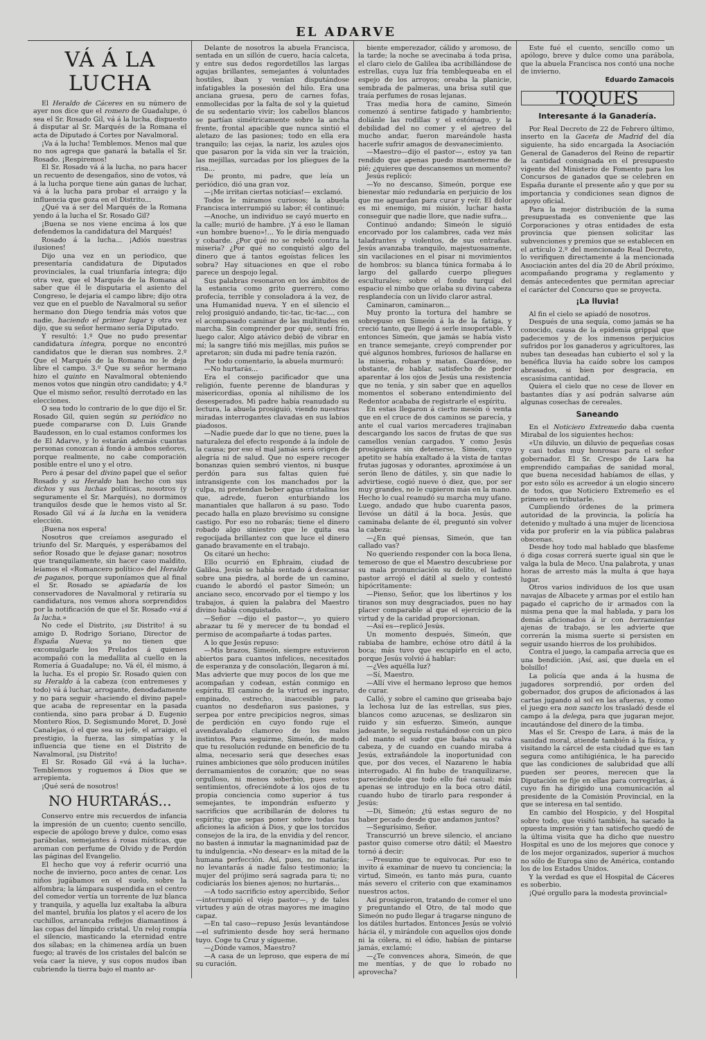EL ADARVE
VÁ Á LA LUCHA
El Heraldo de Cáceres en su número de ayer nos dice que el romero de Guadalupe, ó sea el Sr. Rosado Gil, vá á la lucha, dispuesto á disputar al Sr. Marqués de la Romana el acta de Diputado á Cortes por Navalmoral.
¡Va á la lucha! Temblemos. Menos mal que no nos agrega que ganará la batalla el Sr. Rosado. ¡Respiremos!
El Sr. Rosado vá á la lucha, no para hacer un recuento de desengaños, sino de votos, vá á la lucha porque tiene aún ganas de luchar, vá á la lucha para probar el arraigo y la influencia que goza en el Distrito...
¿Qué va á ser del Marqués de la Romana yendo á la lucha el Sr. Rosado Gil?
¡Buena se nos viene encima á los que defendemos la candidatura del Marqués!
Rosado á la lucha... ¡Adiós nuestras ilusiones!
Dijo una vez en un periodico, que presentaría candidatura de Diputados provinciales, la cual triunfaría íntegra; dijo otra vez, que el Marqués de la Romana al saber que él le disputaria el asiento del Congreso, le dejaria el campo libre; dijo otra vez que en el pueblo de Navalmoral su señor hermano don Diego tendría más votos que nadie, haciendo el primer lugar y otra vez dijo, que su señor hermano sería Diputado.
Y resultó: 1.º Que no pudo presentar candidatura íntegra, porque no encontró candidatos que le dieran sus nombres. 2.º Que el Marqués de la Romana no le deja libre el campo. 3.º Que su señor hermano hizo el quinto en Navalmoral obteniendo menos votos que ningún otro candidato; y 4.º Que el mismo señor, resultó derrotado en las elecciones.
O sea todo lo contrario de lo que dijo el Sr. Rosado Gil, quien según su periódico no puede compararse con D. Luis Grande Baudesson, en lo cual estamos conformes los de El Adarve, y lo estarán además cuantas personas conozcan á fondo á ambos señores, porque realmente, no cabe comporación posible entre el uno y el otro.
Pero á pesar del divino papel que el señor Rosado y su Heraldo han hecho con sus dichos y sus luchas políticas, nosotros (y seguramente el Sr. Marqués), no dormimos tranquilos desde que le hemos visto al Sr. Rosado Gil vá á la lucha en la venidera elección.
¡Buena nos espera!
Nosotros que creíamos asegurado el triunfo del Sr. Marqués, y esperábamos del señor Rosado que le dejase ganar; nosotros que tranquilamente, sin hacer caso maldito, leíamos el «Romancero político» del Heraldo de paganos, porque suponíamos que al final el Sr. Rosado se apiadaría de los conservadores de Navalmoral y retiraría su candidatura, nos vemos ahora sorprendidos por la notificación de que el Sr. Rosado «vá á la lucha.»
No cede el Distrito, ¡su Distrito! á su amigo D. Rodrigo Soriano, Director de España Nueva; ya no tienen que excomulgarle los Prelados á quienes acompañó con la medallita al cuello en la Romería á Guadalupe; no. Vá él, él mismo, á la lucha. Es el propio Sr. Rosado quien con su Heraldo á la cabeza (con entremeses y todo) vá á luchar, arrogante, denodadamente y no para seguir «haciendo el divino papel» que acaba de representar en la pasada contienda, sino para probar á D. Eugenio Montero Ríos, D. Segismundo Moret, D. José Canalejas, ó el que sea su jefe, el arraigo, el prestigio, la fuerza, las simpatías y la influencia que tiene en el Distrito de Navalmoral, ¡su Distrito!
El Sr. Rosado Gil «vá á la lucha». Temblemos y roguemos á Dios que se arrepienta.
¡Qué será de nosotros!
NO HURTARÁS...
Conservo entre mis recuerdos de infancia la impresión de un cuento; cuento sencillo, especie de apólogo breve y dulce, como esas parábolas, semejantes á rosas místicas, que aroman con perfume de Olvido y de Perdón las páginas del Evangelio.
El hecho que voy á referir ocurrió una noche de invierno, poco antes de cenar. Los niños jugábamos en el suelo, sobre la alfombra; la lámpara suspendida en el centro del comedor vertía un torrente de luz blanca y tranquila, y aquella luz exaltaba la albura del mantel, bruñía los platos y el acero de los cuchillos, arrancaba reflejos diamantinos á las copas del límpido cristal. Un reloj rompía el silencio, masticando la eternidad entre dos sílabas; en la chimenea ardía un buen fuego; al través de los cristales del balcón se veía caer la nieve, y sus copos mudos iban cubriendo la tierra bajo el manto ar-
Delante de nosotros la abuela Francisca, sentada en un sillón de cuero, hacía calceta, y entre sus dedos regordetillos las largas agujas brillantes, semejantes á voluntades hostiles, iban y venían disputándose infatigables la posesión del hilo. Era una anciana gruesa, pero de carnes fofas, enmollecidas por la falta de sol y la quietud de su sedentario vivir; los cabellos blancos se partían simétricamente sobre la ancha frente, frontal apacible que nunca sintió el aletazo de las pasiones; todo en ella era tranquilo; las cejas, la nariz, los azules ojos que pasaron por la vida sin ver la traición, las mejillas, surcadas por los pliegues de la risa...
De pronto, mi padre, que leía un periódico, dió una gran voz.
—¡Me irritan ciertas noticias!— exclamó.
Todos le miramos curiosos; la abuela Francisca interrumpió su labor; él continuó:
—Anoche, un individuo se cayó muerto en la calle; murió de hambre. ¡Y á eso le llaman «un hombre bueno»!... Yo le diría menguado y cobarde. ¿Por qué no se rebeló contra la miseria? ¿Por qué no conquistó algo del dinero que á tantos egoístas felices les sobra? Hay situaciones en que el robo parece un despojo legal.
Sus palabras resonaron en los ámbitos de la estancia como grito guerrero, como profecía, terrible y consoladora á la vez, de una Humanidad nueva. Y en el silencio el reloj prosiguió andando, tic-tac, tic-tac..., con el acompasado caminar de las multitudes en marcha. Sin comprender por qué, sentí frío, luego calor. Algo atávico debió de vibrar en mí; la sangre tiñó mis mejillas, mis puños se apretaron; sin duda mi padre tenía razón.
Por todo comentario, la abuela murmuró:
—No hurtarás...
Era el consejo pacificador que una religión, fuente perenne de blanduras y misericordias, oponía al nihilismo de los desesperados. Mi padre había reanudado su lectura, la abuela prosiguió, viendo nuestras miradas interrogantes clavadas en sus labios piadosos.
—Nadie puede dar lo que no tiene, pues la naturaleza del efecto responde á la índole de la causa; por eso el mal jamás será origen de alegría ni de salud. Que no espere recoger bonanzas quien sembró vientos, ni busque perdón para sus faltas quien fué intransigente con los manchados por la culpa, ni pretendan beber agua cristalina los que, adrede, fueron enturbiando los manantiales que hallaron á su paso. Todo pecado halla en plazo brevísimo su consigne castigo. Por eso no robarás; tiene el dinero robado algo siniestro que le quita esa regocijada brillantez con que luce el dinero ganado bravamente en el trabajo.
Os citaré un hecho:
Ello ocurrió en Ephraim, ciudad de Galilea. Jesús se había sentado á descansar sobre una piedra, al borde de un camino, cuando le abordó el pastor Simeón; un anciano seco, encorvado por el tiempo y los trabajos, á quien la palabra del Maestro divino había conquistado.
—Señor —dijo el pastor—, yo quiero abrazar tu fé y merecer de tu bondad el permiso de acompañarte á todas partes.
A lo que Jesús repuso:
—Mis brazos, Simeón, siempre estuvieron abiertos para cuantos infelices, necesitados de esperanza y de consolación, llegaron á mí. Mas advierte que muy pocos de los que me acompañan y codean, están conmigo en espíritu. El camino de la virtud es ingrato, empinado, estrecho, inaccesible para cuantos no desdeñaron sus pasiones, y serpea por entre precipicios negros, simas de perdición en cuyo fondo ruje el avendavalado clamoreo de los malos instintos. Para seguirme, Simeón, de modo que tu resolución redunde en beneficio de tu alma, necesario será que deseches esas ruines ambiciones que sólo producen inútiles derramamientos de corazón; que no seas orgulloso, ni menos soberbio, pues estos sentimientos, ofreciéndote á los ojos de tu propia conciencia como superior á tus semejantes, te impondrán esfuerzo y sacrificios que acribillarán de dolores tu espíritu; que sepas poner sobre todas tus aficiones la afición á Dios, y que los torcidos consejos de la ira, de la envidia y del rencor, no basten á inmutar la magnanimidad paz de tu indulgencia. «No desear» es la mitad de la humana perfección. Así, pues, no matarás; no levantarás á nadie falso testimonio; la mujer del prójimo será sagrada para ti; no codiciarás los bienes ajenos; no hurtarás...
—A todo sacrificio estoy apercibido, Señor—interrumpió el viejo pastor—, y de tales virtudes y aún de otras mayores me imagino capaz.
—En tal caso—repuso Jesús levantándose—el sufrimiento desde hoy será hermano tuyo. Coge tu Cruz y sígueme.
—¿Dónde vamos, Maestro?
—A casa de un leproso, que espera de mí su curación.
biente emperezador, cálido y aromoso, de la tarde; la noche se avecinaba á toda prisa, el claro cielo de Galilea iba acribillándose de estrellas, cuya luz fría temblequeaba en el espejo de los arroyos; oreaba la planicie, sembrada de palmeras, una brisa sutil que traía perfumes de rosas lejanas.
Tras media hora de camino, Simeón comenzó á sentirse fatigado y hambriento; doliánle las rodillas y el estómago, y la debilidad del no comer y el ajetreo del mucho andar, fueron mareándole hasta hacerle sufrir amagos de desvanecimiento.
—Maestro—dijo el pastor—, estoy ya tan rendido que apenas puedo mantenerme de pié; ¿quieres que descansemos un momento?
Jesús replicó:
—Yo no descanso, Simeón, porque ese bienestar mío redundaría en perjuicio de los que me aguardan para curar y reír. El dolor es mi enemigo, mi misión, luchar hasta conseguir que nadie llore, que nadie sufra...
Continuó andando; Simeón le siguió encorvado por los calambres, cada vez más taladrantes y violentos, de sus entrañas. Jesús avanzaba tranquilo, majestuosamente, sin vacilaciones en el pisar ni movimientos de hombros: su blanca túnica formaba á lo largo del gallardo cuerpo pliegues esculturales; sobre el fondo turquí del espacio el nimbo que orlaba su divina cabeza resplandecía con un lívido claror astral.
Caminaron, caminaron...
Muy pronto la tortura del hambre se sobrepuso en Simeón á la de la fatiga, y creció tanto, que llegó á serle insoportable. Y entonces Simeón, que jamás se había visto en trance semejante, creyó comprender por qué algunos hombres, furiosos de hallarse en la miseria, roban y matan. Guardóse, no obstante, de hablar, satisfecho de poder aparentar á los ojos de Jesús una resistencia que no tenía, y sin saber que en aquellos momentos el soberano entendimiento del Redentor acababa de registrarle el espíritu.
En estas llegaron á cierto mesón ó venta que en el cruce de dos caminos se parecía, y ante el cual varios mercaderes trajinaban descargando los sacos de frutas de que sus camellos venían cargados. Y como Jesús prosiguiera sin detenerse, Simeón, cuyo apetito se había exaltado á la vista de tantas frutas jugosas y odorantes, aproximóse á un serón lleno de dátiles, y, sin que nadie lo advirtiese, cogió nueve ó diez, que, por ser muy grandes, no le cupieron más en la mano. Hecho lo cual reanudó su marcha muy ufano. Luego, andado que hubo cuarenta pasos, llevóse un dátil á la boca. Jesús, que caminaba delante de él, preguntó sin volver la cabeza:
—¿En qué piensas, Simeón, que tan callado vas?
No queriendo responder con la boca llena, temeroso de que el Maestro descubriese por su mala pronunciación su delito, el ladino pastor arrojó el dátil al suelo y contestó hipócritamente:
—Pienso, Señor, que los libertinos y los tiranos son muy desgraciados, pues no hay placer comparable al que el ejercicio de la virtud y de la caridad proporcionan.
—Así es—replicó Jesús.
Un momento después, Simeón, que rabiaba de hambre, echóse otro dátil á la boca; más tuvo que escupirlo en el acto, porque Jesús volvió á hablar:
—¿Ves aquélla luz?
—Sí, Maestro.
—Allí vive el hermano leproso que hemos de curar.
Calló, y sobre el camino que griseaba bajo la lechosa luz de las estrellas, sus pies, blancos como azucenas, se deslizaron sin ruido y sin esfuerzo. Simeón, aunque jadeante, le seguía restañándose con un pico del manto el sudor que bañaba su calva cabeza, y de cuando en cuando miraba á Jesús, extrañándole la inoportunidad con que, por dos veces, el Nazareno le había interrogado. Al fin hubo de tranquilizarse, pareciéndole que todo ello fué casual; más apenas se introdujo en la boca otro dátil, cuando hubo de tirarlo para responder á Jesús:
—Di, Simeón; ¿tú estas seguro de no haber pecado desde que andamos juntos?
—Segurísimo, Señor.
Transcurrió un breve silencio, el anciano pastor quiso comerse otro dátil; el Maestro tornó á decir:
—Presumo que te equivocas. Por eso te invito á examinar de nuevo tu conciencia; la virtud, Simeón, es tanto más pura, cuanto más severo el criterio con que examinamos nuestros actos.
Así prosiguieron, tratando de comer el uno y preguntando el Otro, de tal modo que Simeón no pudo llegar á tragarse ninguno de los dátiles hurtados. Entonces Jesús se volvió hácia él, y mirándole con aquellos ojos donde ni la cólera, ni el ódio, habían de pintarse jamás, exclamó:
—¿Te convences ahora, Simeón, de que me mentías, y de que lo robado no aprovecha?
Este fué el cuento, sencillo como un apólogo, breve y dulce como una parábola, que la abuela Francisca nos contó una noche de invierno.
Eduardo Zamacois
TOQUES
Interesante á la Ganadería.
Por Real Decreto de 22 de Febrero último, inserto en la Gaceta de Madrid del día siguiente, ha sido encargada la Asociación General de Ganaderos del Reino de repartir la cantidad consignada en el presupuesto vigente del Ministerio de Fomento para los Concursos de ganados que se celebren en España durante el presente año y que por su importancia y condiciones sean dignos de apoyo oficial.
Para la mejor distribución de la suma presupuestada es conveniente que las Corporaciones y otras entidades de esta provincia que piensen solicitar las subvenciones y premios que se establecen en el artículo 2.º del mencionado Real Decreto, lo verifiquen directamente á la mencionada Asociación antes del día 20 de Abril próximo, acompañando programa y reglamento y demás antecedentes que permitan apreciar el carácter del Concurso que se proyecta.
¡La lluvia!
Al fin el cielo se apiadó de nosotros.
Después de una sequía, como jamás se ha conocido, causa de la epidemia grippal que padecemos y de los inmensos perjuicios sufridos por los ganaderos y agricultores, las nubes tan deseadas han cubierto el sol y la benéfica lluvia ha caído sobre los campos abrasados, si bien por desgracia, en escasísima cantidad.
Quiera el cielo que no cese de llover en bastantes días y así podrán salvarse aún algunas cosechas de cereales.
Saneando
En el Noticiero Extremeño daba cuenta Mirabal de los siguientes hechos:
«Un diluvio, un diluvio de pequeñas cosas y casi todas muy honrosas para el señor gobernador. El Sr. Crespo de Lara ha emprendido campañas de sanidad moral, que buena necesidad habíamos de ellas, y por esto sólo es acreedor á un elogio sincero de todos, que Noticiero Extremeño es el primero en tributarle.
Cumpliendo órdenes de la primera autoridad de la provincia, la policía ha detenido y multado á una mujer de licenciosa vida por proferir en la vía pública palabras obscenas.
Desde hoy todo mal hablado que blasfeme ó diga cosas correrá suerte igual sin que le valga la bula de Meco. Una palabrota, y unas horas de arresto más la multa á que haya lugar.
Otros varios individuos de los que usan navajas de Albacete y armas por el estilo han pagado el capricho de ir armados con la misma pena que la mal hablada, y para los demás aficionados á ir con herramientas ajenas de trabajo, se les advierte que correrán la misma suerte si persisten en seguir usando hierros de los prohibidos.
Contra el juego, la campaña arrecia que es una bendición. ¡Así, así, que duela en el bolsillo!
La policía que anda á la husma de jugadores sorprendió, por orden del gobernador, dos grupos de aficionados á las cartas jugando al sol en las afueras, y como el juego era non sancto los trasladó desde el campo á la delega, para que jugaran mejor, incautándose del dinero de la timba.
Mas el Sr. Crespo de Lara, á más de la sanidad moral, atiende también á la física, y visitando la cárcel de esta ciudad que es tan segura como antihigiénica, le ha parecido que las condiciones de salubridad que allí pueden ser peores, merecen que la Diputación se fije en ellas para corregirlas, á cuyo fin ha dirigido una comunicación al presidente de la Comisión Provincial, en la que se interesa en tal sentido.
En cambio del Hospicio, y del Hospital sobre todo, que visitó también, ha sacado la opuesta impresión y tan satisfecho quedó de la última visita que ha dicho que nuestro Hospital es uno de los mejores que conoce y de los mejor organizados, superior á muchos no sólo de Europa sino de América, contando los de los Estados Unidos.
Y la verdad es que el Hospital de Cáceres es soberbio.
¡Qué orgullo para la modesta provincial»